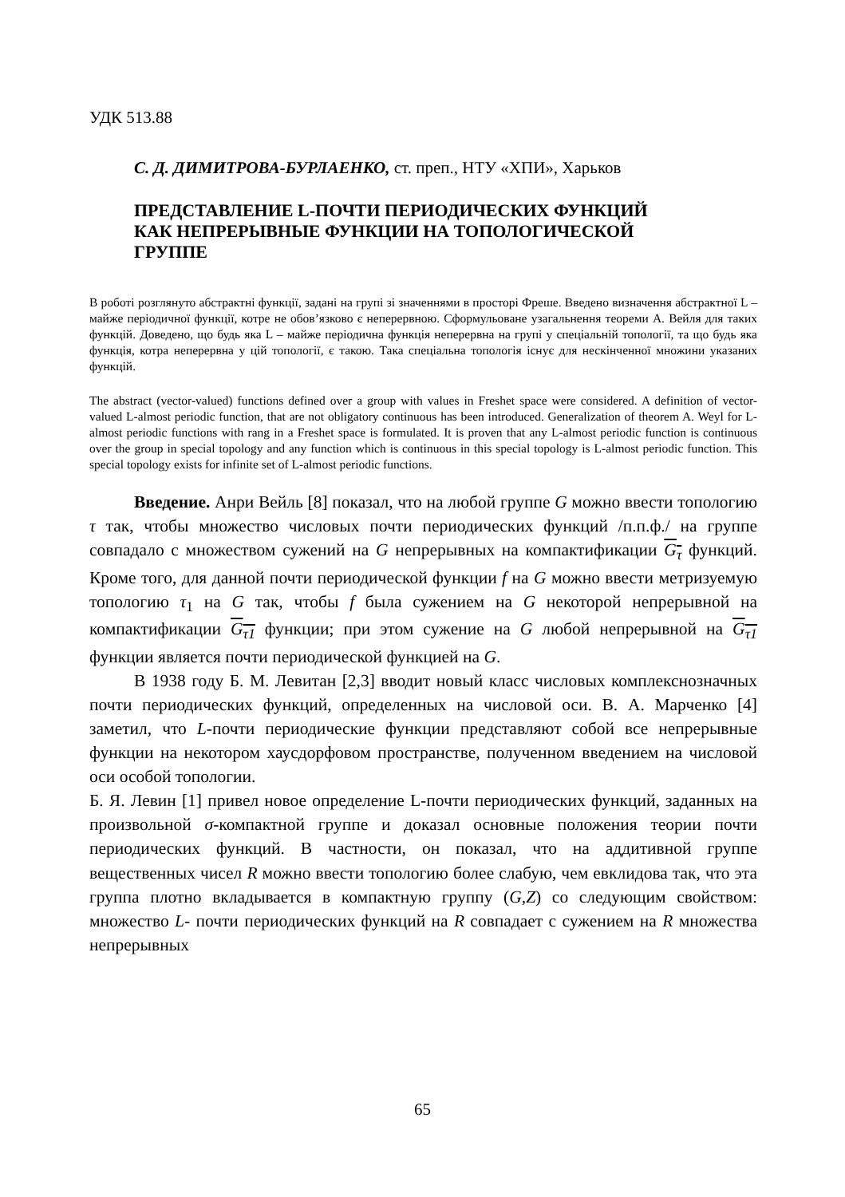УДК 513.88
С. Д. ДИМИТРОВА-БУРЛАЕНКО, ст. преп., НТУ «ХПИ», Харьков
ПРЕДСТАВЛЕНИЕ L-ПОЧТИ ПЕРИОДИЧЕСКИХ ФУНКЦИЙ
КАК НЕПРЕРЫВНЫЕ ФУНКЦИИ НА ТОПОЛОГИЧЕСКОЙ
ГРУППЕ
В роботі розглянуто абстрактні функції, задані на групі зі значеннями в просторі Фреше. Введено визначення абстрактної L – майже періодичної функції, котре не обов’язково є неперервною. Сформульоване узагальнення теореми А. Вейля для таких функцій. Доведено, що будь яка L – майже періодична функція неперервна на групі у спеціальній топології, та що будь яка функція, котра неперервна у цій топології, є такою. Така спеціальна топологія існує для нескінченної множини указаних функцій.
The abstract (vector-valued) functions defined over a group with values in Freshet space were considered. A definition of vector-valued L-almost periodic function, that are not obligatory continuous has been introduced. Generalization of theorem A. Weyl for L-almost periodic functions with rang in a Freshet space is formulated. It is proven that any L-almost periodic function is continuous over the group in special topology and any function which is continuous in this special topology is L-almost periodic function. This special topology exists for infinite set of L-almost periodic functions.
Введение. Анри Вейль [8] показал, что на любой группе G можно ввести топологию τ так, чтобы множество числовых почти периодических функций /п.п.ф./ на группе совпадало с множеством сужений на G непрерывных на компактификации G<sub>τ</sub> функций. Кроме того, для данной почти периодической функции f на G можно ввести метризуемую топологию τ<sub>1</sub> на G так, чтобы f была сужением на G некоторой непрерывной на компактификации G<sub>τ1</sub> функции; при этом сужение на G любой непрерывной на G<sub>τ1</sub> функции является почти периодической функцией на G.
В 1938 году Б. М. Левитан [2,3] вводит новый класс числовых комплекснозначных почти периодических функций, определенных на числовой оси. В. А. Марченко [4] заметил, что L-почти периодические функции представляют собой все непрерывные функции на некотором хаусдорфовом пространстве, полученном введением на числовой оси особой топологии.
Б. Я. Левин [1] привел новое определение L-почти периодических функций, заданных на произвольной σ-компактной группе и доказал основные положения теории почти периодических функций. В частности, он показал, что на аддитивной группе вещественных чисел R можно ввести топологию более слабую, чем евклидова так, что эта группа плотно вкладывается в компактную группу (G,Z) со следующим свойством: множество L- почти периодических функций на R совпадает с сужением на R множества непрерывных
65